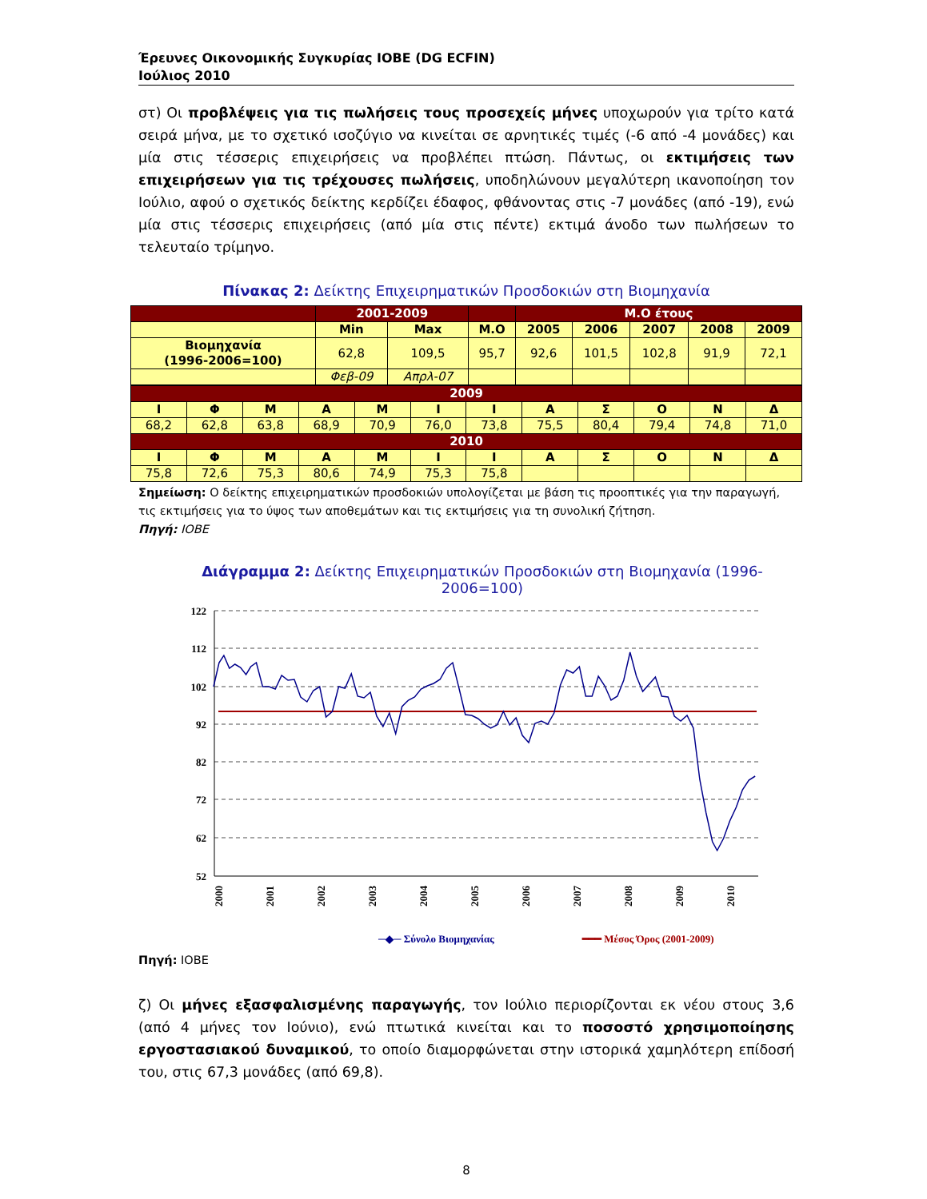Έρευνες Οικονομικής Συγκυρίας ΙΟΒΕ (DG ECFIN)
Ιούλιος 2010
στ) Οι προβλέψεις για τις πωλήσεις τους προσεχείς μήνες υποχωρούν για τρίτο κατά σειρά μήνα, με το σχετικό ισοζύγιο να κινείται σε αρνητικές τιμές (-6 από -4 μονάδες) και μία στις τέσσερις επιχειρήσεις να προβλέπει πτώση. Πάντως, οι εκτιμήσεις των επιχειρήσεων για τις τρέχουσες πωλήσεις, υποδηλώνουν μεγαλύτερη ικανοποίηση τον Ιούλιο, αφού ο σχετικός δείκτης κερδίζει έδαφος, φθάνοντας στις -7 μονάδες (από -19), ενώ μία στις τέσσερις επιχειρήσεις (από μία στις πέντε) εκτιμά άνοδο των πωλήσεων το τελευταίο τρίμηνο.
Πίνακας 2: Δείκτης Επιχειρηματικών Προσδοκιών στη Βιομηχανία
| | 2001-2009 | | | Μ.Ο έτους | | | | |
| --- | --- | --- | --- | --- | --- | --- | --- | --- |
| | Min | Max | Μ.Ο | 2005 | 2006 | 2007 | 2008 | 2009 |
| Βιομηχανία (1996-2006=100) | 62,8 | 109,5 | 95,7 | 92,6 | 101,5 | 102,8 | 91,9 | 72,1 |
| | Φεβ-09 | Απρλ-07 | | | | | | |
| 2009 | | | | | | | | | | | |
| --- | --- | --- | --- | --- | --- | --- | --- | --- | --- | --- | --- |
| Ι | Φ | Μ | Α | Μ | Ι | Ι | Α | Σ | Ο | Ν | Δ |
| 68,2 | 62,8 | 63,8 | 68,9 | 70,9 | 76,0 | 73,8 | 75,5 | 80,4 | 79,4 | 74,8 | 71,0 |
| 2010 | | | | | | | | | | | |
| Ι | Φ | Μ | Α | Μ | Ι | Ι | Α | Σ | Ο | Ν | Δ |
| 75,8 | 72,6 | 75,3 | 80,6 | 74,9 | 75,3 | 75,8 | | | | | |
Σημείωση: Ο δείκτης επιχειρηματικών προσδοκιών υπολογίζεται με βάση τις προοπτικές για την παραγωγή, τις εκτιμήσεις για το ύψος των αποθεμάτων και τις εκτιμήσεις για τη συνολική ζήτηση.
Πηγή: ΙΟΒΕ
Διάγραμμα 2: Δείκτης Επιχειρηματικών Προσδοκιών στη Βιομηχανία (1996-2006=100)
122
112
102
92
82
72
62
52
2000
2001
2002
2003
2004
2005
2006
2007
2008
2009
2010
─◆─ Σύνολο Βιομηχανίας
━━━ Μέσος Όρος (2001-2009)
Πηγή: ΙΟΒΕ
ζ) Οι μήνες εξασφαλισμένης παραγωγής, τον Ιούλιο περιορίζονται εκ νέου στους 3,6 (από 4 μήνες τον Ιούνιο), ενώ πτωτικά κινείται και το ποσοστό χρησιμοποίησης εργοστασιακού δυναμικού, το οποίο διαμορφώνεται στην ιστορικά χαμηλότερη επίδοσή του, στις 67,3 μονάδες (από 69,8).
8